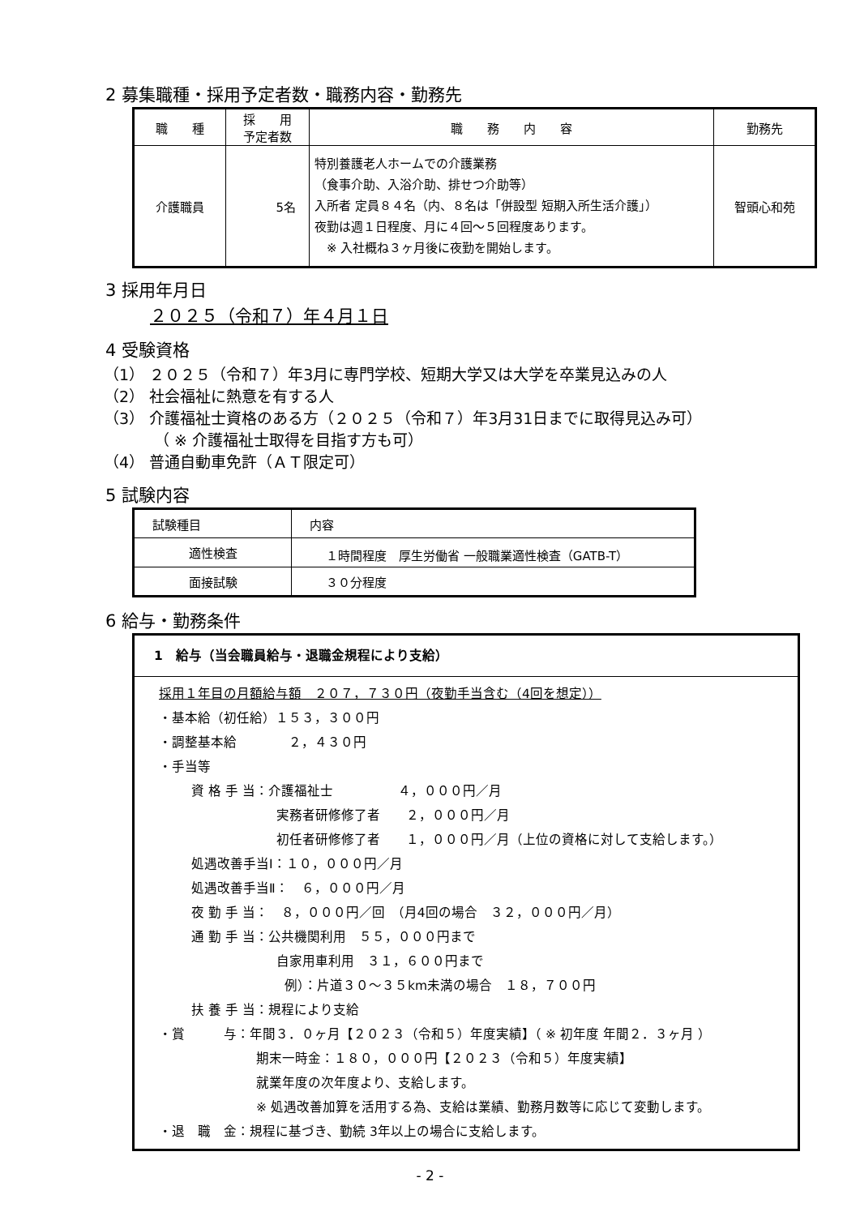2 募集職種・採用予定者数・職務内容・勤務先
| 職 種 | 採 用 予定者数 | 職 務 内 容 | 勤務先 |
| --- | --- | --- | --- |
| 介護職員 | 5名 | 特別養護老人ホームでの介護業務 （食事介助、入浴介助、排せつ介助等） 入所者 定員８４名（内、８名は「併設型 短期入所生活介護」） 夜勤は週１日程度、月に４回～５回程度あります。 ※ 入社概ね３ヶ月後に夜勤を開始します。 | 智頭心和苑 |
3 採用年月日
２０２５（令和７）年４月１日
4 受験資格
（1） ２０２５（令和７）年3月に専門学校、短期大学又は大学を卒業見込みの人
（2） 社会福祉に熱意を有する人
（3） 介護福祉士資格のある方（２０２５（令和７）年3月31日までに取得見込み可）
（ ※ 介護福祉士取得を目指す方も可）
（4） 普通自動車免許（ＡＴ限定可）
5 試験内容
| 試験種目 | 内容 |
| 適性検査 | １時間程度 厚生労働省 一般職業適性検査（GATB-T） |
| 面接試験 | ３０分程度 |
6 給与・勤務条件
1　給与（当会職員給与・退職金規程により支給）
採用１年目の月額給与額　２０７，７３０円（夜勤手当含む（4回を想定））
・基本給（初任給）１５３，３００円
・調整基本給　　　　２，４３０円
・手当等
資 格 手 当：介護福祉士　　　　　４，０００円／月
実務者研修修了者　　２，０００円／月
初任者研修修了者　　１，０００円／月（上位の資格に対して支給します。）
処遇改善手当Ⅰ：１０，０００円／月
処遇改善手当Ⅱ：　６，０００円／月
夜 勤 手 当：　８，０００円／回　（月4回の場合　３２，０００円／月）
通 勤 手 当：公共機関利用　５５，０００円まで
自家用車利用　３１，６００円まで
例）：片道３０～３５km未満の場合　１８，７００円
扶 養 手 当：規程により支給
・賞　　　与：年間３．０ヶ月【２０２３（令和５）年度実績】（ ※ 初年度 年間２．３ヶ月 ）
期末一時金：１８０，０００円【２０２３（令和５）年度実績】
就業年度の次年度より、支給します。
※ 処遇改善加算を活用する為、支給は業績、勤務月数等に応じて変動します。
・退　職　金：規程に基づき、勤続 3年以上の場合に支給します。
- 2 -